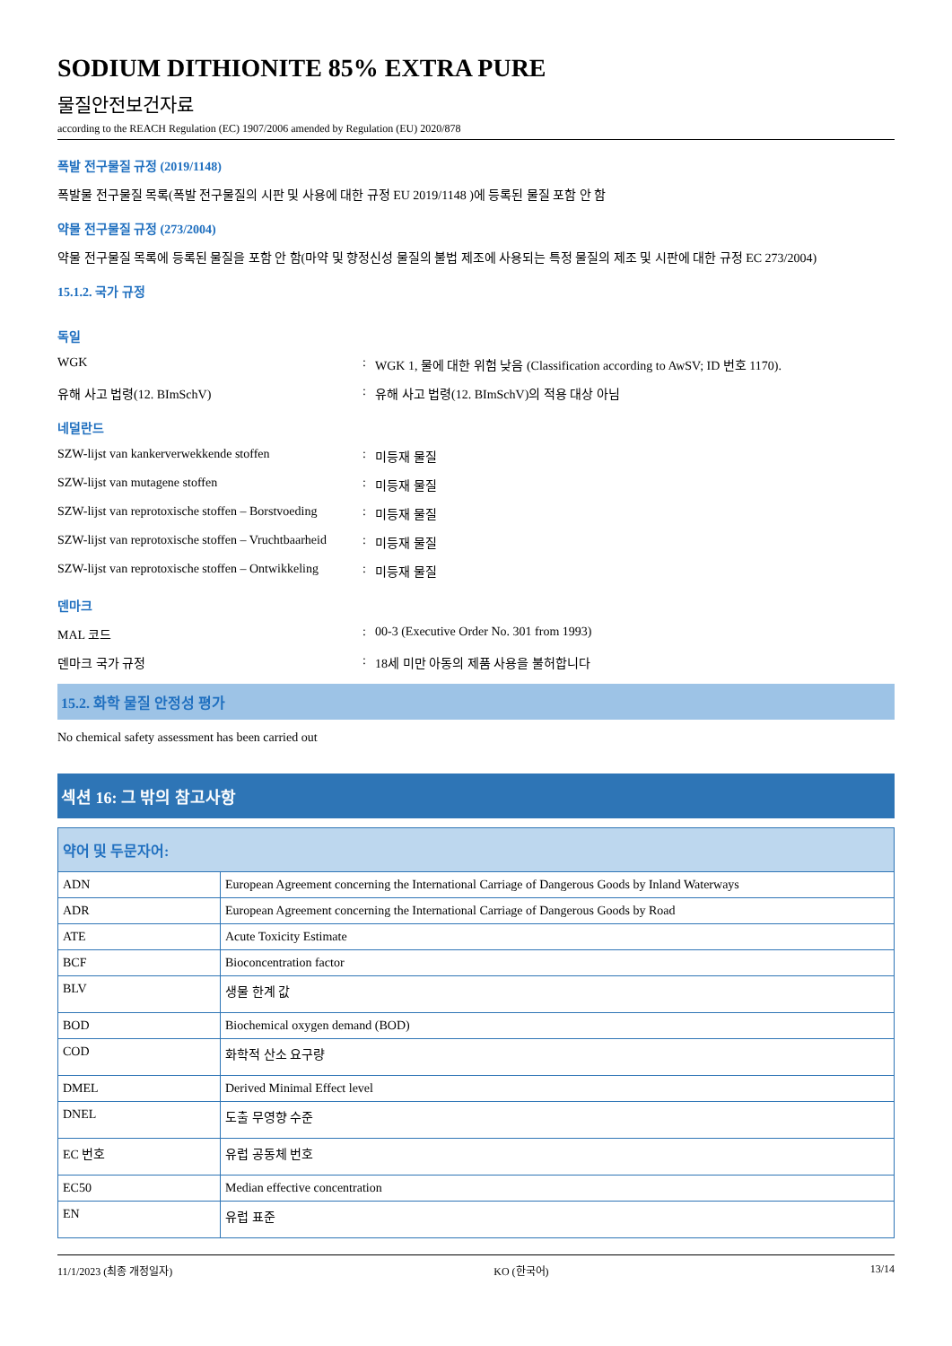SODIUM DITHIONITE 85% EXTRA PURE
물질안전보건자료
according to the REACH Regulation (EC) 1907/2006 amended by Regulation (EU) 2020/878
폭발 전구물질 규정 (2019/1148)
폭발물 전구물질 목록(폭발 전구물질의 시판 및 사용에 대한 규정 EU 2019/1148 )에 등록된 물질 포함 안 함
약물 전구물질 규정 (273/2004)
약물 전구물질 목록에 등록된 물질을 포함 안 함(마약 및 향정신성 물질의 불법 제조에 사용되는 특정 물질의 제조 및 시판에 대한 규정 EC 273/2004)
15.1.2. 국가 규정
독일
WGK : WGK 1, 물에 대한 위험 낮음 (Classification according to AwSV; ID 번호 1170).
유해 사고 법령(12. BImSchV) : 유해 사고 법령(12. BImSchV)의 적용 대상 아님
네덜란드
SZW-lijst van kankerverwekkende stoffen : 미등재 물질
SZW-lijst van mutagene stoffen : 미등재 물질
SZW-lijst van reprotoxische stoffen – Borstvoeding
: 미등재 물질
SZW-lijst van reprotoxische stoffen – Vruchtbaarheid
: 미등재 물질
SZW-lijst van reprotoxische stoffen – Ontwikkeling
: 미등재 물질
덴마크
MAL 코드 : 00-3 (Executive Order No. 301 from 1993)
덴마크 국가 규정 : 18세 미만 아동의 제품 사용을 불허합니다
15.2. 화학 물질 안정성 평가
No chemical safety assessment has been carried out
섹션 16: 그 밖의 참고사항
| 약어 및 두문자어: | |
| --- | --- |
| ADN | European Agreement concerning the International Carriage of Dangerous Goods by Inland Waterways |
| ADR | European Agreement concerning the International Carriage of Dangerous Goods by Road |
| ATE | Acute Toxicity Estimate |
| BCF | Bioconcentration factor |
| BLV | 생물 한계 값 |
| BOD | Biochemical oxygen demand (BOD) |
| COD | 화학적 산소 요구량 |
| DMEL | Derived Minimal Effect level |
| DNEL | 도출 무영향 수준 |
| EC 번호 | 유럽 공동체 번호 |
| EC50 | Median effective concentration |
| EN | 유럽 표준 |
11/1/2023 (최종 개정일자) KO (한국어) 13/14